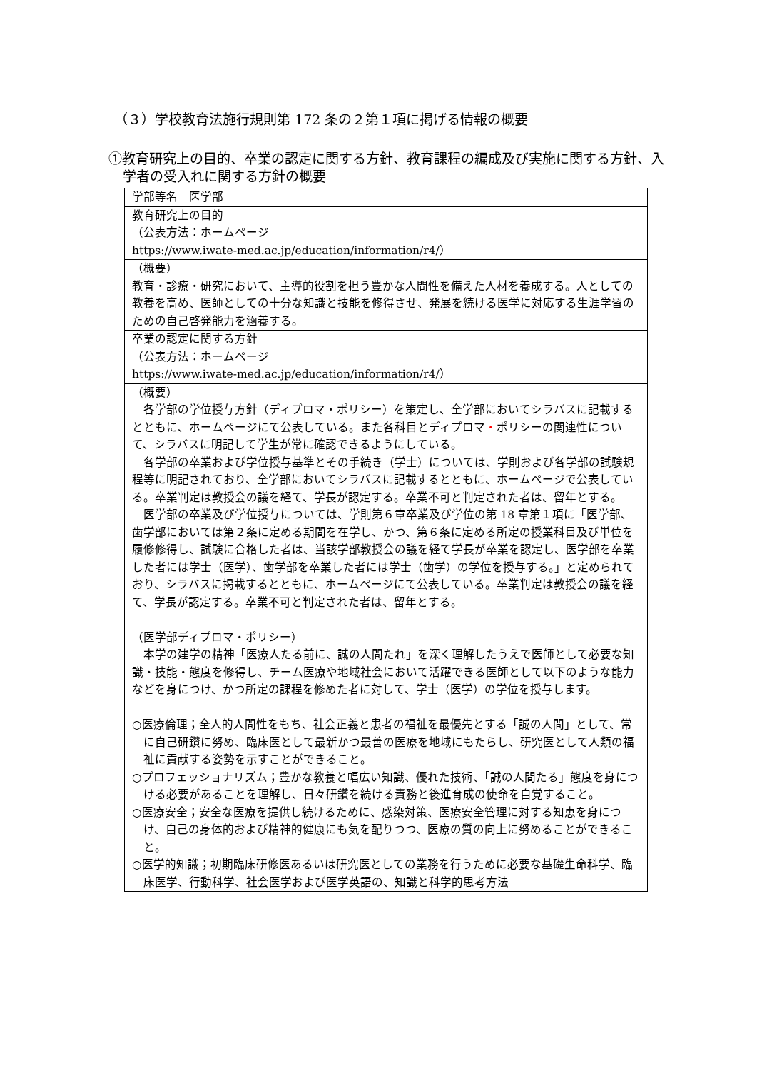（３）学校教育法施行規則第 172 条の２第１項に掲げる情報の概要
①教育研究上の目的、卒業の認定に関する方針、教育課程の編成及び実施に関する方針、入学者の受入れに関する方針の概要
| 学部等名 医学部 |
| 教育研究上の目的 （公表方法：ホームページ https://www.iwate-med.ac.jp/education/information/r4/） |
| （概要） 教育・診療・研究において、主導的役割を担う豊かな人間性を備えた人材を養成する。人としての教養を高め、医師としての十分な知識と技能を修得させ、発展を続ける医学に対応する生涯学習のための自己啓発能力を涵養する。 |
| 卒業の認定に関する方針 （公表方法：ホームページ https://www.iwate-med.ac.jp/education/information/r4/） |
| （概要） 各学部の学位授与方針（ディプロマ・ポリシー）を策定し、全学部においてシラバスに記載するとともに、ホームページにて公表している。また各科目とディプロマ ・ ポリシーの関連性について、シラバスに明記して学生が常に確認できるようにしている。 各学部の卒業および学位授与基準とその手続き（学士）については、学則および各学部の試験規程等に明記されており、全学部においてシラバスに記載するとともに、ホームページで公表している。卒業判定は教授会の議を経て、学長が認定する。卒業不可と判定された者は、留年とする。 医学部の卒業及び学位授与については、学則第６章卒業及び学位の第 18 章第１項に「医学部、歯学部においては第２条に定める期間を在学し、かつ、第６条に定める所定の授業科目及び単位を履修修得し、試験に合格した者は、当該学部教授会の議を経て学長が卒業を認定し、医学部を卒業した者には学士（医学）、歯学部を卒業した者には学士（歯学）の学位を授与する。」と定められており、シラバスに掲載するとともに、ホームページにて公表している。卒業判定は教授会の議を経て、学長が認定する。卒業不可と判定された者は、留年とする。 （医学部ディプロマ・ポリシー） 本学の建学の精神「医療人たる前に、誠の人間たれ」を深く理解したうえで医師として必要な知識・技能・態度を修得し、チーム医療や地域社会において活躍できる医師として以下のような能力などを身につけ、かつ所定の課程を修めた者に対して、学士（医学）の学位を授与します。 ○医療倫理；全人的人間性をもち、社会正義と患者の福祉を最優先とする「誠の人間」として、常に自己研鑽に努め、臨床医として最新かつ最善の医療を地域にもたらし、研究医として人類の福祉に貢献する姿勢を示すことができること。 ○プロフェッショナリズム；豊かな教養と幅広い知識、優れた技術、「誠の人間たる」態度を身につける必要があることを理解し、日々研鑽を続ける責務と後進育成の使命を自覚すること。 ○医療安全；安全な医療を提供し続けるために、感染対策、医療安全管理に対する知恵を身につけ、自己の身体的および精神的健康にも気を配りつつ、医療の質の向上に努めることができること。 ○医学的知識；初期臨床研修医あるいは研究医としての業務を行うために必要な基礎生命科学、臨床医学、行動科学、社会医学および医学英語の、知識と科学的思考方法 |